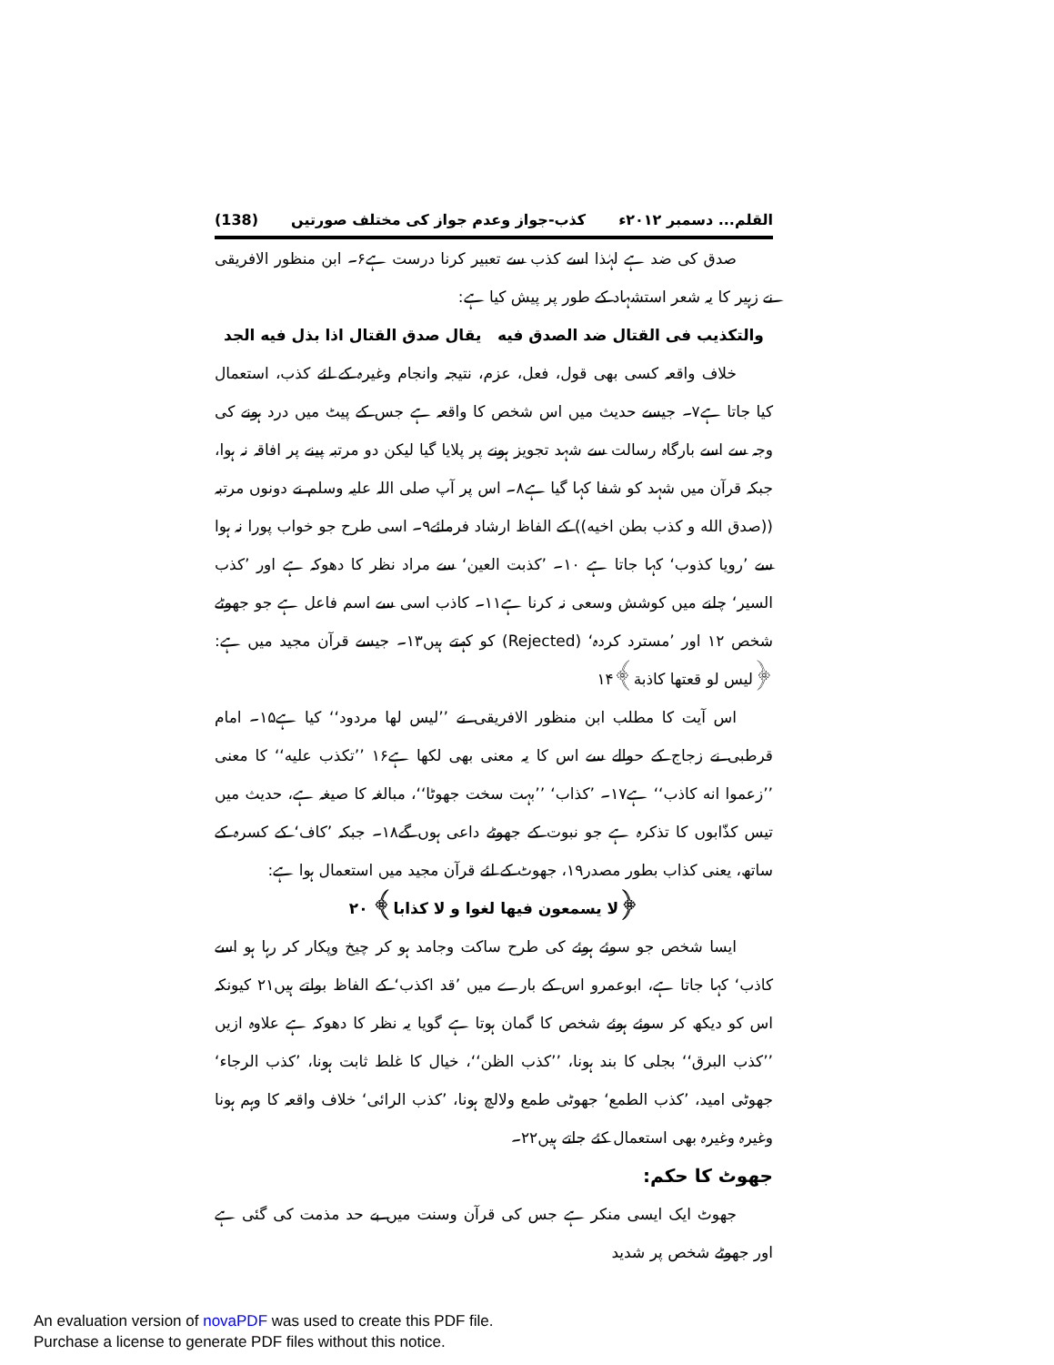القلم... دسمبر ۲۰۱۲ء کذب-جواز وعدم جواز کی مختلف صورتیں (138)
صدق کی ضد ہے لہٰذا اسے کذب سے تعبیر کرنا درست ہے۶۔ ابن منظور الافریقی نے زہیر کا یہ شعر استشہاد کے طور پر پیش کیا ہے:
والتکذیب فی القتال ضد الصدق فیه یقال صدق القتال اذا بذل فیه الجد
خلاف واقعہ کسی بھی قول، فعل، عزم، نتیجہ وانجام وغیرہ کے لئے کذب، استعمال کیا جاتا ہے۷۔ جیسے حدیث میں اس شخص کا واقعہ ہے جس کے پیٹ میں درد ہونے کی وجہ سے اسے بارگاہ رسالت سے شہد تجویز ہونے پر پلایا گیا لیکن دو مرتبہ پینے پر افاقہ نہ ہوا، جبکہ قرآن میں شہد کو شفا کہا گیا ہے۸۔ اس پر آپ صلی اللہ علیہ وسلم نے دونوں مرتبہ ((صدق الله و کذب بطن اخیه)) کے الفاظ ارشاد فرمائے۹۔ اسی طرح جو خواب پورا نہ ہوا سے ’رویا کذوب‘ کہا جاتا ہے ۱۰۔ ’کذبت العین‘ سے مراد نظر کا دھوکہ ہے اور ’کذب السیر‘ چلنے میں کوشش وسعی نہ کرنا ہے۱۱۔ کاذب اسی سے اسم فاعل ہے جو جھوٹے شخص ۱۲ اور ’مسترد کردہ‘ (Rejected) کو کہتے ہیں۱۳۔ جیسے قرآن مجید میں ہے: ﴿لیس لو قعتها کاذبة﴾۱۴
اس آیت کا مطلب ابن منظور الافریقی نے ’’لیس لها مردود‘‘ کیا ہے۱۵۔ امام قرطبی نے زجاج کے حوالے سے اس کا یہ معنی بھی لکھا ہے۱۶ ’’تکذب علیه‘‘ کا معنی ’’زعموا انه کاذب‘‘ ہے۱۷۔ ’کذاب‘ ’’بہت سخت جھوٹا‘‘، مبالغہ کا صیغہ ہے، حدیث میں تیس کذّابوں کا تذکرہ ہے جو نبوت کے جھوٹے داعی ہوں گے۱۸۔ جبکہ ’کاف‘ کے کسرہ کے ساتھ، یعنی کذاب بطور مصدر۱۹، جھوٹ کے لئے قرآن مجید میں استعمال ہوا ہے:
﴿لا یسمعون فیها لغوا و لا کذابا﴾ ۲۰
ایسا شخص جو سوئے ہوئے کی طرح ساکت وجامد ہو کر چیخ وپکار کر رہا ہو اسے کاذب‘ کہا جاتا ہے، ابوعمرو اس کے بارے میں ’قد اکذب‘ کے الفاظ بولتے ہیں۲۱ کیونکہ اس کو دیکھ کر سوئے ہوئے شخص کا گمان ہوتا ہے گویا یہ نظر کا دھوکہ ہے علاوہ ازیں ’’کذب البرق‘‘ بجلی کا بند ہونا، ’’کذب الظن‘‘، خیال کا غلط ثابت ہونا، ’کذب الرجاء‘ جھوٹی امید، ’کذب الطمع‘ جھوٹی طمع ولالچ ہونا، ’کذب الرائی‘ خلاف واقعہ کا وہم ہونا وغیرہ وغیرہ بھی استعمال کئے جاتے ہیں۲۲۔
جھوٹ کا حکم:
جھوٹ ایک ایسی منکر ہے جس کی قرآن وسنت میں بے حد مذمت کی گئی ہے اور جھوٹے شخص پر شدید
An evaluation version of novaPDF was used to create this PDF file.
Purchase a license to generate PDF files without this notice.